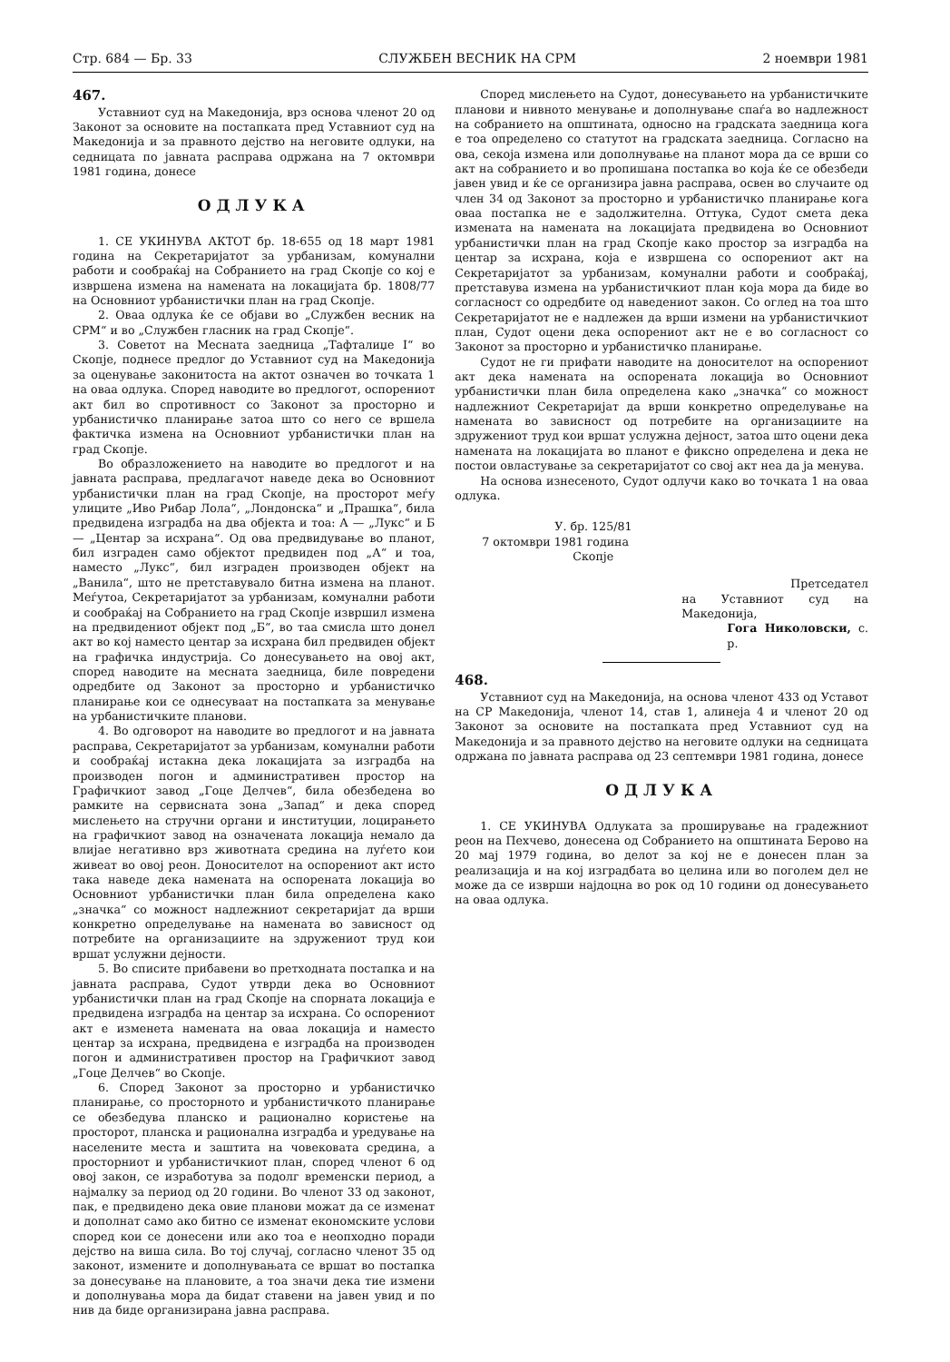Стр. 684 — Бр. 33 СЛУЖБЕН ВЕСНИК НА СРМ 2 ноември 1981
467.
Уставниот суд на Македонија, врз основа членот 20 од Законот за основите на постапката пред Уставниот суд на Македонија и за правното дејство на неговите одлуки, на седницата по јавната расправа одржана на 7 октомври 1981 година, донесе
ОДЛУКА
1. СЕ УКИНУВА АКТОТ бр. 18-655 од 18 март 1981 година на Секретаријатот за урбанизам, комунални работи и сообраќај на Собранието на град Скопје со кој е извршена измена на намената на локацијата бр. 1808/77 на Основниот урбанистички план на град Скопје.
2. Оваа одлука ќе се објави во „Службен весник на СРМ“ и во „Службен гласник на град Скопје“.
3. Советот на Месната заедница „Тафталиџе I“ во Скопје, поднесе предлог до Уставниот суд на Македонија за оценување законитоста на актот означен во точката 1 на оваа одлука. Според наводите во предлогот, оспорениот акт бил во спротивност со Законот за просторно и урбанистичко планирање затоа што со него се вршела фактичка измена на Основниот урбанистички план на град Скопје.
Во образложението на наводите во предлогот и на јавната расправа, предлагачот наведе дека во Основниот урбанистички план на град Скопје, на просторот меѓу улиците „Иво Рибар Лола“, „Лондонска“ и „Прашка“, била предвидена изградба на два објекта и тоа: А — „Лукс“ и Б — „Центар за исхрана“. Од ова предвидување во планот, бил изграден само објектот предвиден под „А“ и тоа, наместо „Лукс“, бил изграден производен објект на „Ванила“, што не претставувало битна измена на планот. Меѓутоа, Секретаријатот за урбанизам, комунални работи и сообраќај на Собранието на град Скопје извршил измена на предвидениот објект под „Б“, во таа смисла што донел акт во кој наместо центар за исхрана бил предвиден објект на графичка индустрија. Со донесувањето на овој акт, според наводите на месната заедница, биле повредени одредбите од Законот за просторно и урбанистичко планирање кои се однесуваат на постапката за менување на урбанистичките планови.
4. Во одговорот на наводите во предлогот и на јавната расправа, Секретаријатот за урбанизам, комунални работи и сообраќај истакна дека локацијата за изградба на производен погон и административен простор на Графичкиот завод „Гоце Делчев“, била обезбедена во рамките на сервисната зона „Запад“ и дека според мислењето на стручни органи и институции, лоцирањето на графичкиот завод на означената локација немало да влијае негативно врз животната средина на луѓето кои живеат во овој реон. Доносителот на оспорениот акт исто така наведе дека намената на оспорената локација во Основниот урбанистички план била определена како „значка“ со можност надлежниот секретаријат да врши конкретно определување на намената во зависност од потребите на организациите на здружениот труд кои вршат услужни дејности.
5. Во списите прибавени во претходната постапка и на јавната расправа, Судот утврди дека во Основниот урбанистички план на град Скопје на спорната локација е предвидена изградба на центар за исхрана. Со оспорениот акт е изменета намената на оваа локација и наместо центар за исхрана, предвидена е изградба на производен погон и административен простор на Графичкиот завод „Гоце Делчев“ во Скопје.
6. Според Законот за просторно и урбанистичко планирање, со просторното и урбанистичкото планирање се обезбедува планско и рационално користење на просторот, планска и рационална изградба и уредување на населените места и заштита на човековата средина, а просторниот и урбанистичкиот план, според членот 6 од овој закон, се изработува за подолг временски период, а најмалку за период од 20 години. Во членот 33 од законот, пак, е предвидено дека овие планови можат да се изменат и дополнат само ако битно се изменат економските услови според кои се донесени или ако тоа е неопходно поради дејство на виша сила. Во тој случај, согласно членот 35 од законот, измените и дополнувањата се вршат во постапка за донесување на плановите, а тоа значи дека тие измени и дополнувања мора да бидат ставени на јавен увид и по нив да биде организирана јавна расправа.
Според мислењето на Судот, донесувањето на урбанистичките планови и нивното менување и дополнување спаѓа во надлежност на собранието на општината, односно на градската заедница кога е тоа определено со статутот на градската заедница. Согласно на ова, секоја измена или дополнување на планот мора да се врши со акт на собранието и во пропишана постапка во која ќе се обезбеди јавен увид и ќе се организира јавна расправа, освен во случаите од член 34 од Законот за просторно и урбанистичко планирање кога оваа постапка не е задолжителна. Оттука, Судот смета дека измената на намената на локацијата предвидена во Основниот урбанистички план на град Скопје како простор за изградба на центар за исхрана, која е извршена со оспорениот акт на Секретаријатот за урбанизам, комунални работи и сообраќај, претставува измена на урбанистичкиот план која мора да биде во согласност со одредбите од наведениот закон. Со оглед на тоа што Секретаријатот не е надлежен да врши измени на урбанистичкиот план, Судот оцени дека оспорениот акт не е во согласност со Законот за просторно и урбанистичко планирање.
Судот не ги прифати наводите на доносителот на оспорениот акт дека намената на оспорената локација во Основниот урбанистички план била определена како „значка“ со можност надлежниот Секретаријат да врши конкретно определување на намената во зависност од потребите на организациите на здружениот труд кои вршат услужна дејност, затоа што оцени дека намената на локацијата во планот е фиксно определена и дека не постои овластување за секретаријатот со свој акт неа да ја менува.
На основа изнесеното, Судот одлучи како во точката 1 на оваа одлука.
У. бр. 125/81
7 октомври 1981 година
Скопје
Претседател
на Уставниот суд на Македонија,
Гога Николовски, с. р.
468.
Уставниот суд на Македонија, на основа членот 433 од Уставот на СР Македонија, членот 14, став 1, алинеја 4 и членот 20 од Законот за основите на постапката пред Уставниот суд на Македонија и за правното дејство на неговите одлуки на седницата одржана по јавната расправа од 23 септември 1981 година, донесе
ОДЛУКА
1. СЕ УКИНУВА Одлуката за проширување на градежниот реон на Пехчево, донесена од Собранието на општината Берово на 20 мај 1979 година, во делот за кој не е донесен план за реализација и на кој изградбата во целина или во поголем дел не може да се изврши најдоцна во рок од 10 години од донесувањето на оваа одлука.